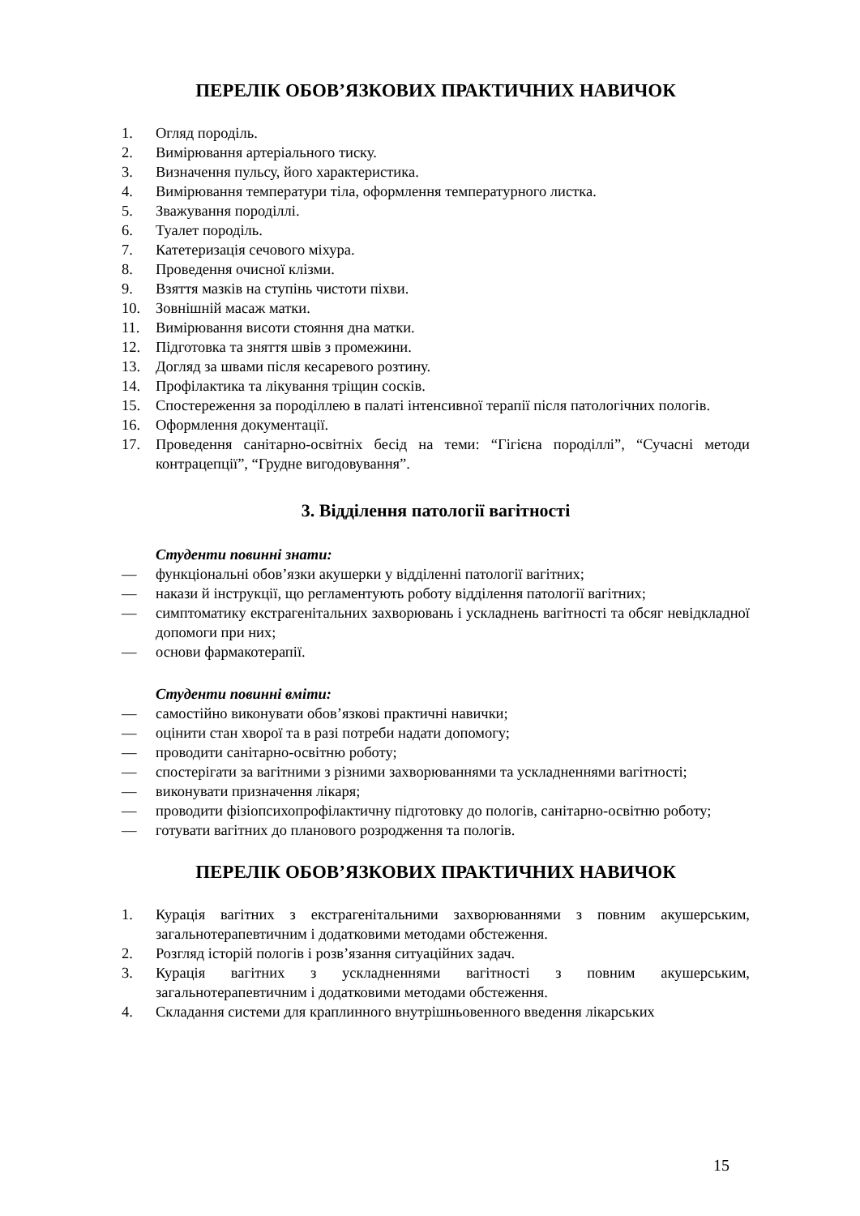ПЕРЕЛІК ОБОВ’ЯЗКОВИХ ПРАКТИЧНИХ НАВИЧОК
1. Огляд породіль.
2. Вимірювання артеріального тиску.
3. Визначення пульсу, його характеристика.
4. Вимірювання температури тіла, оформлення температурного листка.
5. Зважування породіллі.
6. Туалет породіль.
7. Катетеризація сечового міхура.
8. Проведення очисної клізми.
9. Взяття мазків на ступінь чистоти піхви.
10. Зовнішній масаж матки.
11. Вимірювання висоти стояння дна матки.
12. Підготовка та зняття швів з промежини.
13. Догляд за швами після кесаревого розтину.
14. Профілактика та лікування тріщин сосків.
15. Спостереження за породіллею в палаті інтенсивної терапії після патологічних пологів.
16. Оформлення документації.
17. Проведення санітарно-освітніх бесід на теми: “Гігієна породіллі”, “Сучасні методи контрацепції”, “Грудне вигодовування”.
3. Відділення патології вагітності
Студенти повинні знати:
— функціональні обов’язки акушерки у відділенні патології вагітних;
— накази й інструкції, що регламентують роботу відділення патології вагітних;
— симптоматику екстрагенітальних захворювань і ускладнень вагітності та обсяг невідкладної допомоги при них;
— основи фармакотерапії.
Студенти повинні вміти:
— самостійно виконувати обов’язкові практичні навички;
— оцінити стан хворої та в разі потреби надати допомогу;
— проводити санітарно-освітню роботу;
— спостерігати за вагітними з різними захворюваннями та ускладненнями вагітності;
— виконувати призначення лікаря;
— проводити фізіопсихопрофілактичну підготовку до пологів, санітарно-освітню роботу;
— готувати вагітних до планового розродження та пологів.
ПЕРЕЛІК ОБОВ’ЯЗКОВИХ ПРАКТИЧНИХ НАВИЧОК
1. Курація вагітних з екстрагенітальними захворюваннями з повним акушерським, загальнотерапевтичним і додатковими методами обстеження.
2. Розгляд історій пологів і розв’язання ситуаційних задач.
3. Курація вагітних з ускладненнями вагітності з повним акушерським, загальнотерапевтичним і додатковими методами обстеження.
4. Складання системи для краплинного внутрішньовенного введення лікарських
15